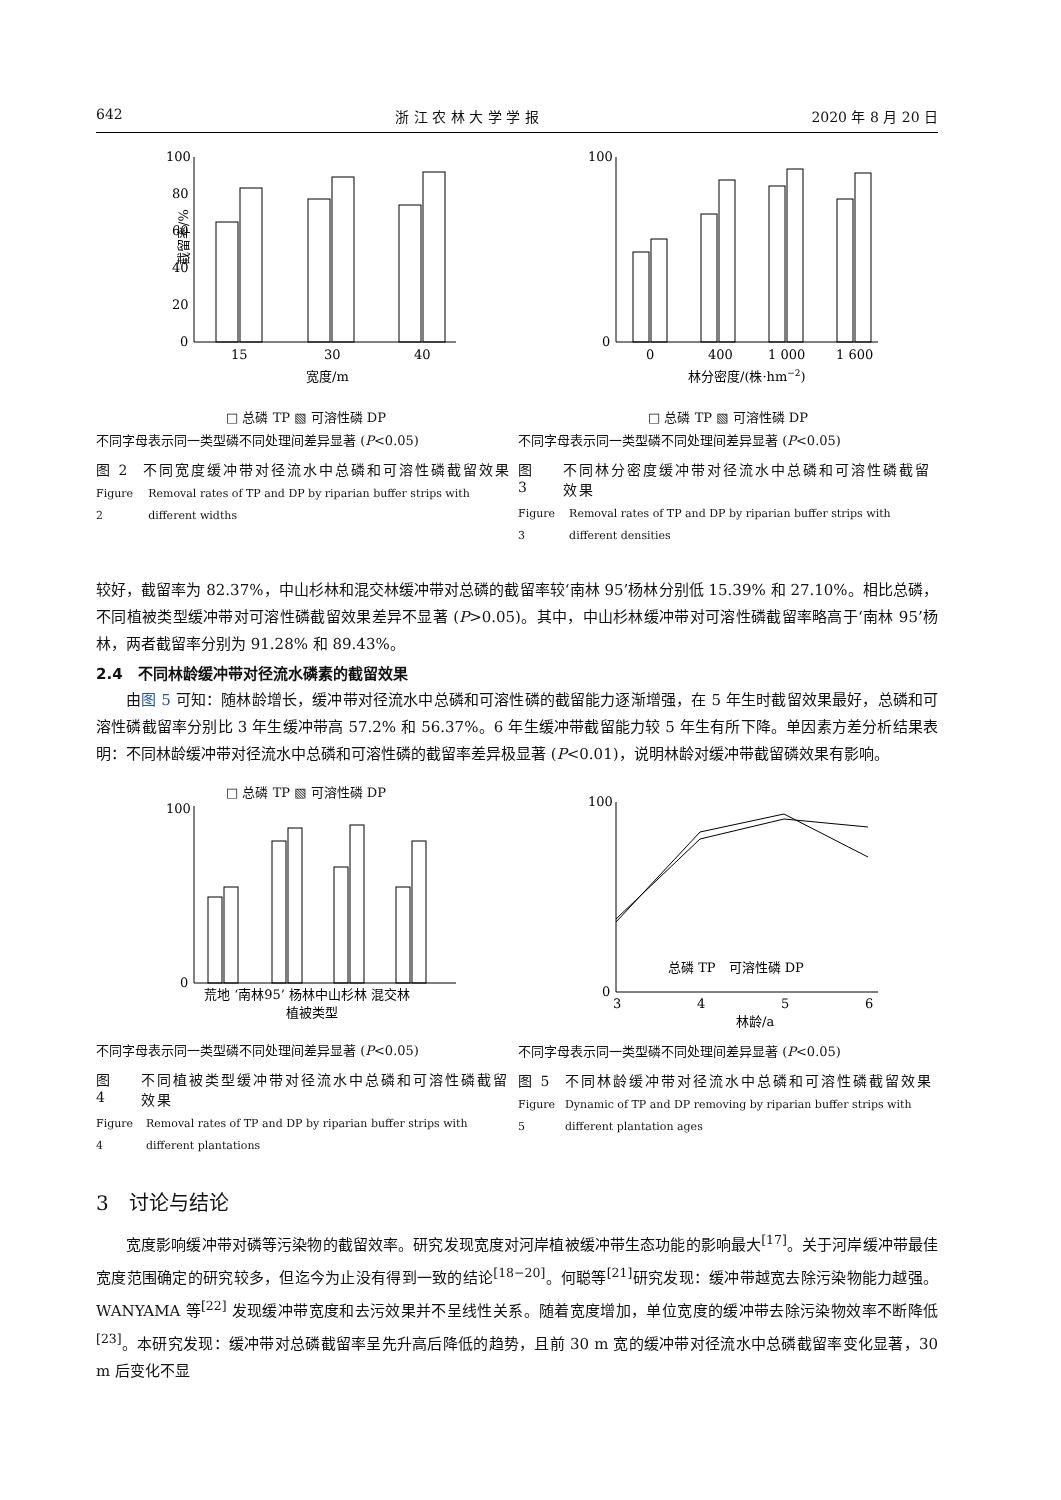642 浙 江 农 林 大 学 学 报 2020 年 8 月 20 日
100
80
60
40
20
0
15
30
40
宽度/m
截留率/%
□ 总磷 TP ▧ 可溶性磷 DP
不同字母表示同一类型磷不同处理间差异显著 (P<0.05)
图 2 不同宽度缓冲带对径流水中总磷和可溶性磷截留效果
Figure 2 Removal rates of TP and DP by riparian buffer strips with different widths
100
0
0
400
1 000
1 600
林分密度/(株·hm−2)
□ 总磷 TP ▧ 可溶性磷 DP
不同字母表示同一类型磷不同处理间差异显著 (P<0.05)
图 3 不同林分密度缓冲带对径流水中总磷和可溶性磷截留效果
Figure 3 Removal rates of TP and DP by riparian buffer strips with different densities
较好，截留率为 82.37%，中山杉林和混交林缓冲带对总磷的截留率较‘南林 95’杨林分别低 15.39% 和 27.10%。相比总磷，不同植被类型缓冲带对可溶性磷截留效果差异不显著 (P>0.05)。其中，中山杉林缓冲带对可溶性磷截留率略高于‘南林 95’杨林，两者截留率分别为 91.28% 和 89.43%。
2.4　不同林龄缓冲带对径流水磷素的截留效果
由图 5 可知：随林龄增长，缓冲带对径流水中总磷和可溶性磷的截留能力逐渐增强，在 5 年生时截留效果最好，总磷和可溶性磷截留率分别比 3 年生缓冲带高 57.2% 和 56.37%。6 年生缓冲带截留能力较 5 年生有所下降。单因素方差分析结果表明：不同林龄缓冲带对径流水中总磷和可溶性磷的截留率差异极显著 (P<0.01)，说明林龄对缓冲带截留磷效果有影响。
□ 总磷 TP ▧ 可溶性磷 DP
100
0
荒地 ‘南林95’ 杨林中山杉林 混交林
植被类型
不同字母表示同一类型磷不同处理间差异显著 (P<0.05)
图 4 不同植被类型缓冲带对径流水中总磷和可溶性磷截留效果
Figure 4 Removal rates of TP and DP by riparian buffer strips with different plantations
100
0
3
4
5
6
林龄/a
总磷 TP　可溶性磷 DP
不同字母表示同一类型磷不同处理间差异显著 (P<0.05)
图 5 不同林龄缓冲带对径流水中总磷和可溶性磷截留效果
Figure 5 Dynamic of TP and DP removing by riparian buffer strips with different plantation ages
3　讨论与结论
宽度影响缓冲带对磷等污染物的截留效率。研究发现宽度对河岸植被缓冲带生态功能的影响最大<sup>[17]</sup>。关于河岸缓冲带最佳宽度范围确定的研究较多，但迄今为止没有得到一致的结论<sup>[18−20]</sup>。何聪等<sup>[21]</sup>研究发现：缓冲带越宽去除污染物能力越强。WANYAMA 等<sup>[22]</sup> 发现缓冲带宽度和去污效果并不呈线性关系。随着宽度增加，单位宽度的缓冲带去除污染物效率不断降低<sup>[23]</sup>。本研究发现：缓冲带对总磷截留率呈先升高后降低的趋势，且前 30 m 宽的缓冲带对径流水中总磷截留率变化显著，30 m 后变化不显